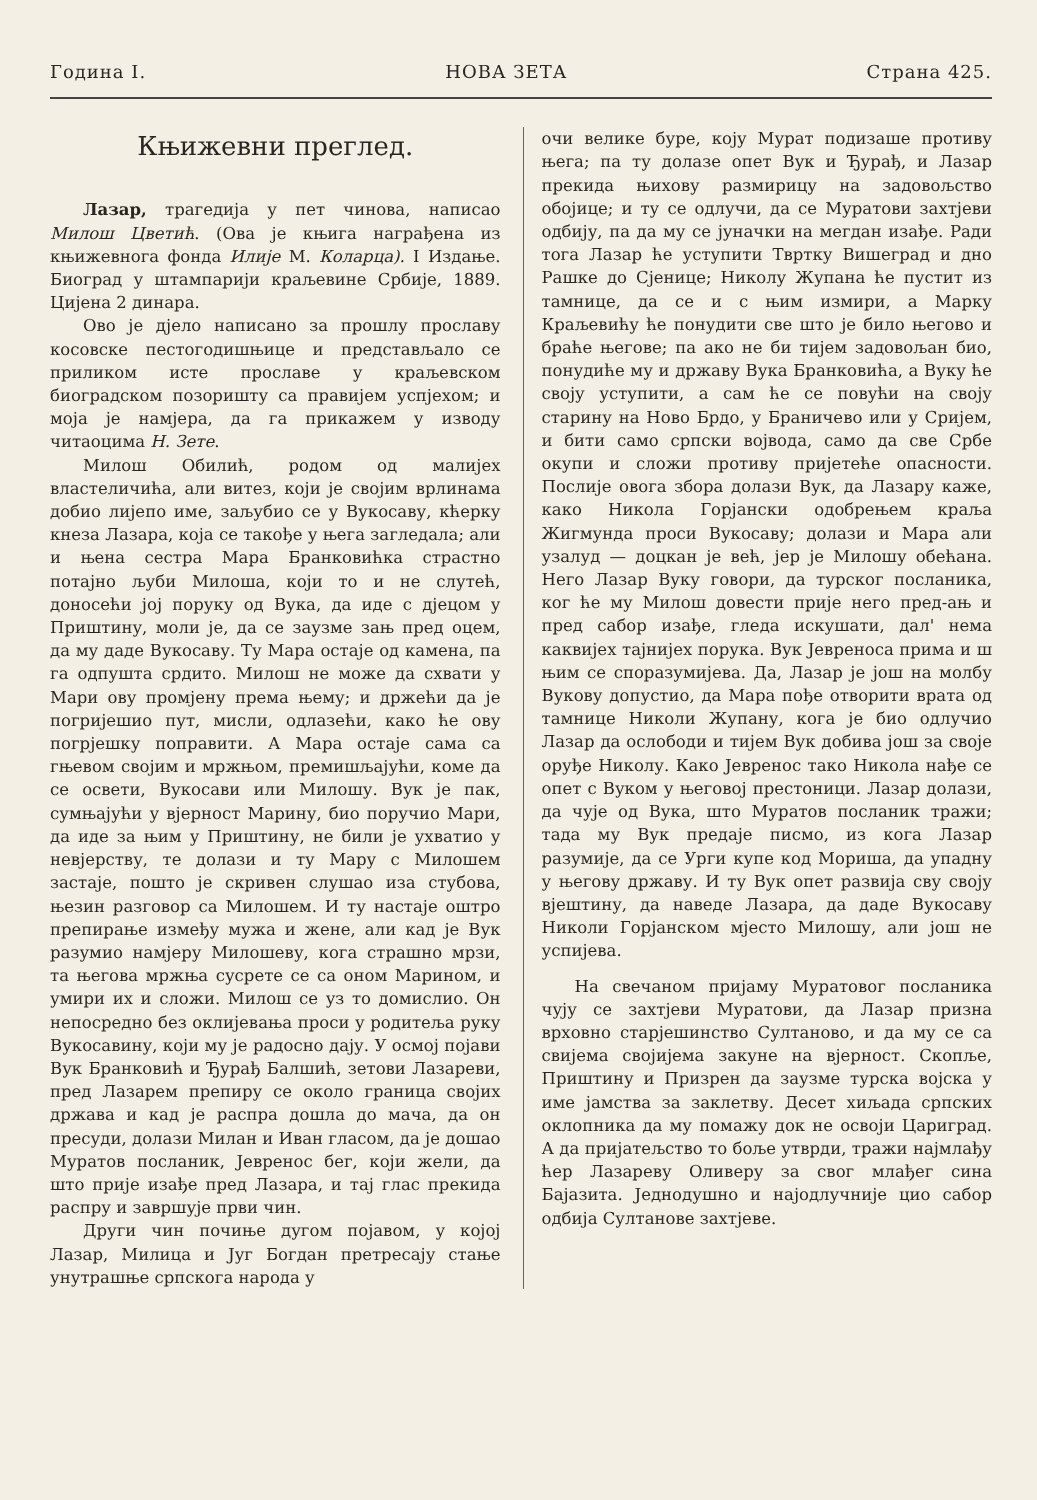Година I. НОВА ЗЕТА Страна 425.
Књижевни преглед.
Лазар, трагедија у пет чинова, написао Милош Цветић. (Ова је књига награђена из књижевнога фонда Илије М. Коларца). I Издање. Биоград у штампарији краљевине Србије, 1889. Цијена 2 динара.
Ово је дјело написано за прошлу прославу косовске пестогодишњице и представљало се приликом исте прославе у краљевском биоградском позоришту са правијем успјехом; и моја је намјера, да га прикажем у изводу читаоцима Н. Зете.
Милош Обилић, родом од малијех властеличића, али витез, који је својим врлинама добио лијепо име, заљубио се у Вукосаву, кћерку кнеза Лазара, која се такође у њега загледала; али и њена сестра Мара Бранковићка страстно потајно љуби Милоша, који то и не слутећ, доносећи јој поруку од Вука, да иде с дјецом у Приштину, моли је, да се заузме зањ пред оцем, да му даде Вукосаву. Ту Мара остаје од камена, па га одпушта срдито. Милош не може да схвати у Мари ову промјену према њему; и држећи да је погријешио пут, мисли, одлазећи, како ће ову погрјешку поправити. А Мара остаје сама са гњевом својим и мржњом, премишљајући, коме да се освети, Вукосави или Милошу. Вук је пак, сумњајући у вјерност Марину, био поручио Мари, да иде за њим у Приштину, не били је ухватио у невјерству, те долази и ту Мару с Милошем застаје, пошто је скривен слушао иза стубова, њезин разговор са Милошем. И ту настаје оштро препирање између мужа и жене, али кад је Вук разумио намјеру Милошеву, кога страшно мрзи, та његова мржња сусрете се са оном Марином, и умири их и сложи. Милош се уз то домислио. Он непосредно без оклијевања проси у родитеља руку Вукосавину, који му је радосно дају. У осмој појави Вук Бранковић и Ђурађ Балшић, зетови Лазареви, пред Лазарем препиру се около граница својих држава и кад је распра дошла до мача, да он пресуди, долази Милан и Иван гласом, да је дошао Муратов посланик, Јевренос бег, који жели, да што прије изађе пред Лазара, и тај глас прекида распру и завршује први чин.
Други чин почиње дугом појавом, у којој Лазар, Милица и Југ Богдан претресају стање унутрашње српскога народа у
очи велике буре, коју Мурат подизаше противу њега; па ту долазе опет Вук и Ђурађ, и Лазар прекида њихову размирицу на задовољство обојице; и ту се одлучи, да се Муратови захтјеви одбију, па да му се јуначки на мегдан изађе. Ради тога Лазар ће уступити Твртку Вишеград и дно Рашке до Сјенице; Николу Жупана ће пустит из тамнице, да се и с њим измири, а Марку Краљевићу ће понудити све што је било његово и браће његове; па ако не би тијем задовољан био, понудиће му и државу Вука Бранковића, а Вуку ће своју уступити, а сам ће се повући на своју старину на Ново Брдо, у Браничево или у Сријем, и бити само српски војвода, само да све Србе окупи и сложи противу пријетеће опасности. Послије овога збора долази Вук, да Лазару каже, како Никола Горјански одобрењем краља Жигмунда проси Вукосаву; долази и Мара али узалуд — доцкан је већ, јер је Милошу обећана. Него Лазар Вуку говори, да турског посланика, ког ће му Милош довести прије него пред-ањ и пред сабор изађе, гледа искушати, дал' нема каквијех тајнијех порука. Вук Јевреноса прима и ш њим се споразумијева. Да, Лазар је још на молбу Вукову допустио, да Мара пође отворити врата од тамнице Николи Жупану, кога је био одлучио Лазар да ослободи и тијем Вук добива још за своје оруђе Николу. Како Јевренос тако Никола нађе се опет с Вуком у његовој престоници. Лазар долази, да чује од Вука, што Муратов посланик тражи; тада му Вук предаје писмо, из кога Лазар разумије, да се Урги купе код Мориша, да упадну у његову државу. И ту Вук опет развија сву своју вјештину, да наведе Лазара, да даде Вукосаву Николи Горјанском мјесто Милошу, али још не успијева.
На свечаном пријаму Муратовог посланика чују се захтјеви Муратови, да Лазар призна врховно старјешинство Султаново, и да му се са свијема својијема закуне на вјерност. Скопље, Приштину и Призрен да заузме турска војска у име јамства за заклетву. Десет хиљада српских оклопника да му помажу док не освоји Цариград. А да пријатељство то боље утврди, тражи најмлађу ћер Лазареву Оливеру за свог млађег сина Бајазита. Једнодушно и најодлучније цио сабор одбија Султанове захтјеве.